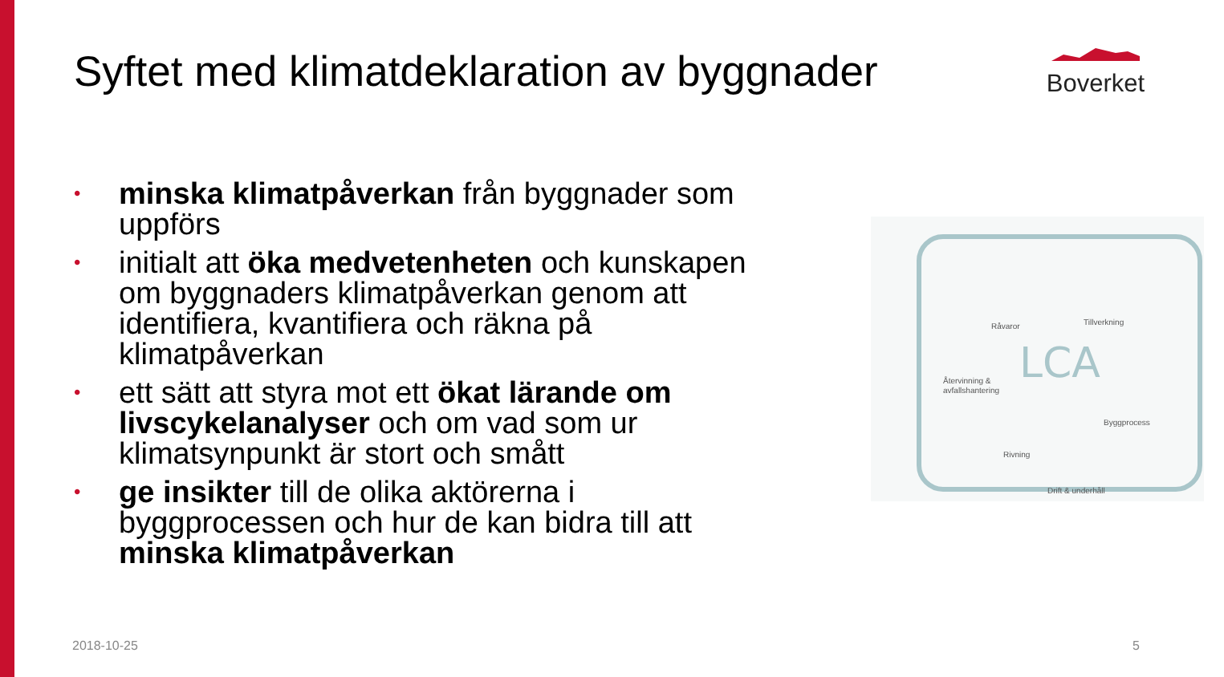Syftet med klimatdeklaration av byggnader
Boverket
• minska klimatpåverkan från byggnader som uppförs
• initialt att öka medvetenheten och kunskapen om byggnaders klimatpåverkan genom att identifiera, kvantifiera och räkna på klimatpåverkan
• ett sätt att styra mot ett ökat lärande om livscykelanalyser och om vad som ur klimatsynpunkt är stort och smått
• ge insikter till de olika aktörerna i byggprocessen och hur de kan bidra till att minska klimatpåverkan
LCA
Råvaror
Tillverkning
Återvinning &
avfallshantering
Byggprocess
Rivning
Drift & underhåll
2018-10-25 5